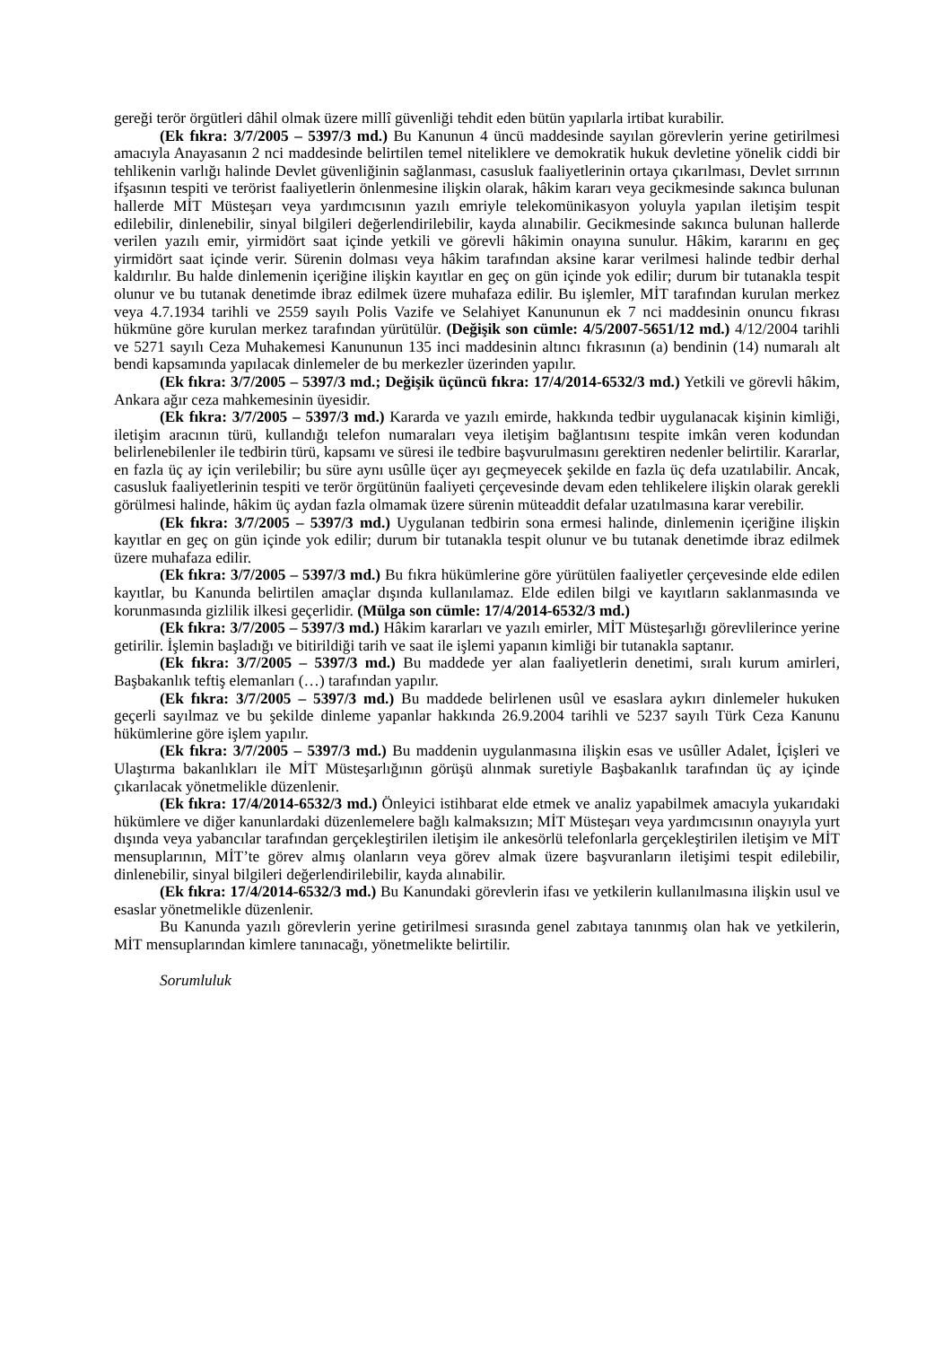gereği terör örgütleri dâhil olmak üzere millî güvenliği tehdit eden bütün yapılarla irtibat kurabilir.
(Ek fıkra: 3/7/2005 – 5397/3 md.) Bu Kanunun 4 üncü maddesinde sayılan görevlerin yerine getirilmesi amacıyla Anayasanın 2 nci maddesinde belirtilen temel niteliklere ve demokratik hukuk devletine yönelik ciddi bir tehlikenin varlığı halinde Devlet güvenliğinin sağlanması, casusluk faaliyetlerinin ortaya çıkarılması, Devlet sırrının ifşasının tespiti ve terörist faaliyetlerin önlenmesine ilişkin olarak, hâkim kararı veya gecikmesinde sakınca bulunan hallerde MİT Müsteşarı veya yardımcısının yazılı emriyle telekomünikasyon yoluyla yapılan iletişim tespit edilebilir, dinlenebilir, sinyal bilgileri değerlendirilebilir, kayda alınabilir. Gecikmesinde sakınca bulunan hallerde verilen yazılı emir, yirmidört saat içinde yetkili ve görevli hâkimin onayına sunulur. Hâkim, kararını en geç yirmidört saat içinde verir. Sürenin dolması veya hâkim tarafından aksine karar verilmesi halinde tedbir derhal kaldırılır. Bu halde dinlemenin içeriğine ilişkin kayıtlar en geç on gün içinde yok edilir; durum bir tutanakla tespit olunur ve bu tutanak denetimde ibraz edilmek üzere muhafaza edilir. Bu işlemler, MİT tarafından kurulan merkez veya 4.7.1934 tarihli ve 2559 sayılı Polis Vazife ve Selahiyet Kanununun ek 7 nci maddesinin onuncu fıkrası hükmüne göre kurulan merkez tarafından yürütülür. (Değişik son cümle: 4/5/2007-5651/12 md.) 4/12/2004 tarihli ve 5271 sayılı Ceza Muhakemesi Kanununun 135 inci maddesinin altıncı fıkrasının (a) bendinin (14) numaralı alt bendi kapsamında yapılacak dinlemeler de bu merkezler üzerinden yapılır.
(Ek fıkra: 3/7/2005 – 5397/3 md.; Değişik üçüncü fıkra: 17/4/2014-6532/3 md.) Yetkili ve görevli hâkim, Ankara ağır ceza mahkemesinin üyesidir.
(Ek fıkra: 3/7/2005 – 5397/3 md.) Kararda ve yazılı emirde, hakkında tedbir uygulanacak kişinin kimliği, iletişim aracının türü, kullandığı telefon numaraları veya iletişim bağlantısını tespite imkân veren kodundan belirlenebilenler ile tedbirin türü, kapsamı ve süresi ile tedbire başvurulmasını gerektiren nedenler belirtilir. Kararlar, en fazla üç ay için verilebilir; bu süre aynı usûlle üçer ayı geçmeyecek şekilde en fazla üç defa uzatılabilir. Ancak, casusluk faaliyetlerinin tespiti ve terör örgütünün faaliyeti çerçevesinde devam eden tehlikelere ilişkin olarak gerekli görülmesi halinde, hâkim üç aydan fazla olmamak üzere sürenin müteaddit defalar uzatılmasına karar verebilir.
(Ek fıkra: 3/7/2005 – 5397/3 md.) Uygulanan tedbirin sona ermesi halinde, dinlemenin içeriğine ilişkin kayıtlar en geç on gün içinde yok edilir; durum bir tutanakla tespit olunur ve bu tutanak denetimde ibraz edilmek üzere muhafaza edilir.
(Ek fıkra: 3/7/2005 – 5397/3 md.) Bu fıkra hükümlerine göre yürütülen faaliyetler çerçevesinde elde edilen kayıtlar, bu Kanunda belirtilen amaçlar dışında kullanılamaz. Elde edilen bilgi ve kayıtların saklanmasında ve korunmasında gizlilik ilkesi geçerlidir. (Mülga son cümle: 17/4/2014-6532/3 md.)
(Ek fıkra: 3/7/2005 – 5397/3 md.) Hâkim kararları ve yazılı emirler, MİT Müsteşarlığı görevlilerince yerine getirilir. İşlemin başladığı ve bitirildiği tarih ve saat ile işlemi yapanın kimliği bir tutanakla saptanır.
(Ek fıkra: 3/7/2005 – 5397/3 md.) Bu maddede yer alan faaliyetlerin denetimi, sıralı kurum amirleri, Başbakanlık teftiş elemanları (…) tarafından yapılır.
(Ek fıkra: 3/7/2005 – 5397/3 md.) Bu maddede belirlenen usûl ve esaslara aykırı dinlemeler hukuken geçerli sayılmaz ve bu şekilde dinleme yapanlar hakkında 26.9.2004 tarihli ve 5237 sayılı Türk Ceza Kanunu hükümlerine göre işlem yapılır.
(Ek fıkra: 3/7/2005 – 5397/3 md.) Bu maddenin uygulanmasına ilişkin esas ve usûller Adalet, İçişleri ve Ulaştırma bakanlıkları ile MİT Müsteşarlığının görüşü alınmak suretiyle Başbakanlık tarafından üç ay içinde çıkarılacak yönetmelikle düzenlenir.
(Ek fıkra: 17/4/2014-6532/3 md.) Önleyici istihbarat elde etmek ve analiz yapabilmek amacıyla yukarıdaki hükümlere ve diğer kanunlardaki düzenlemelere bağlı kalmaksızın; MİT Müsteşarı veya yardımcısının onayıyla yurt dışında veya yabancılar tarafından gerçekleştirilen iletişim ile ankesörlü telefonlarla gerçekleştirilen iletişim ve MİT mensuplarının, MİT’te görev almış olanların veya görev almak üzere başvuranların iletişimi tespit edilebilir, dinlenebilir, sinyal bilgileri değerlendirilebilir, kayda alınabilir.
(Ek fıkra: 17/4/2014-6532/3 md.) Bu Kanundaki görevlerin ifası ve yetkilerin kullanılmasına ilişkin usul ve esaslar yönetmelikle düzenlenir.
Bu Kanunda yazılı görevlerin yerine getirilmesi sırasında genel zabıtaya tanınmış olan hak ve yetkilerin, MİT mensuplarından kimlere tanınacağı, yönetmelikte belirtilir.
Sorumluluk